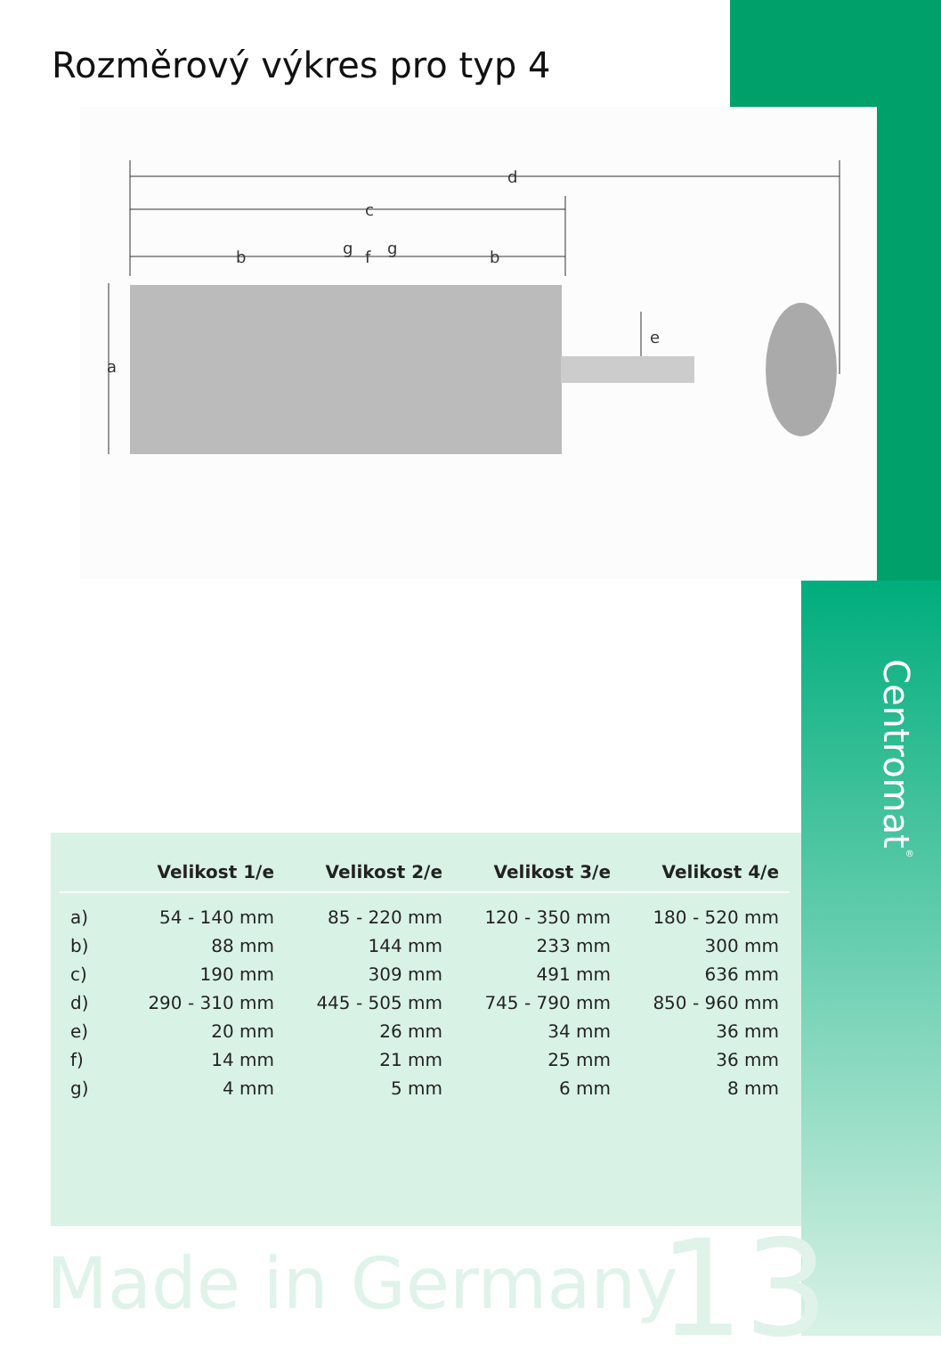Rozměrový výkres pro typ 4
d
c
b
f
g
g
b
a
e
Centromat<sup>®</sup>
| | Velikost 1/e | Velikost 2/e | Velikost 3/e | Velikost 4/e |
| --- | --- | --- | --- | --- |
| a) | 54 - 140 mm | 85 - 220 mm | 120 - 350 mm | 180 - 520 mm |
| b) | 88 mm | 144 mm | 233 mm | 300 mm |
| c) | 190 mm | 309 mm | 491 mm | 636 mm |
| d) | 290 - 310 mm | 445 - 505 mm | 745 - 790 mm | 850 - 960 mm |
| e) | 20 mm | 26 mm | 34 mm | 36 mm |
| f) | 14 mm | 21 mm | 25 mm | 36 mm |
| g) | 4 mm | 5 mm | 6 mm | 8 mm |
Made in Germany 13